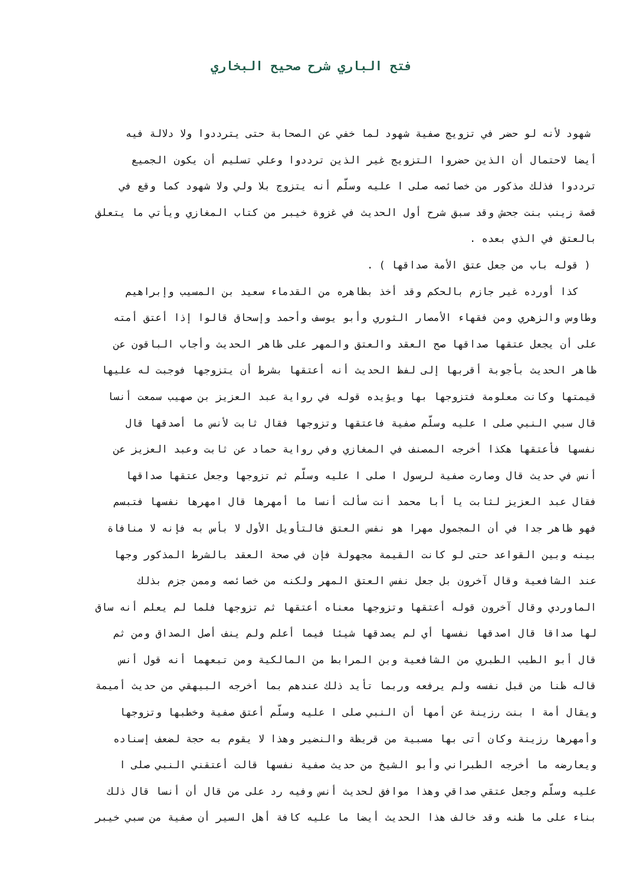فتح الباري شرح صحيح البخاري
شهود لأنه لو حضر في تزويج صفية شهود لما خفي عن الصحابة حتى يترددوا ولا دلالة فيه
أيضا لاحتمال أن الذين حضروا التزويج غير الذين ترددوا وعلي تسليم أن يكون الجميع
ترددوا فذلك مذكور من خصائصه صلى ا عليه وسلّم أنه يتزوج بلا ولي ولا شهود كما وقع في
قصة زينب بنت جحش وقد سبق شرح أول الحديث في غزوة خيبر من كتاب المغازي ويأتي ما يتعلق
بالعتق في الذي بعده .
( قوله باب من جعل عتق الأمة صداقها ) .
كذا أورده غير جازم بالحكم وقد أخذ بظاهره من القدماء سعيد بن المسيب وإبراهيم
وطاوس والزهري ومن فقهاء الأمصار الثوري وأبو يوسف وأحمد وإسحاق قالوا إذا أعتق أمته
على أن يجعل عتقها صداقها صح العقد والعتق والمهر على ظاهر الحديث وأجاب الباقون عن
ظاهر الحديث بأجوبة أقربها إلى لفظ الحديث أنه أعتقها بشرط أن يتزوجها فوجبت له عليها
قيمتها وكانت معلومة فتزوجها بها ويؤيده قوله في رواية عبد العزيز بن صهيب سمعت أنسا
قال سبي النبي صلى ا عليه وسلّم صفية فاعتقها وتزوجها فقال ثابت لأنس ما أصدقها قال
نفسها فأعتقها هكذا أخرجه المصنف في المغازي وفي رواية حماد عن ثابت وعبد العزيز عن
أنس في حديث قال وصارت صفية لرسول ا صلى ا عليه وسلّم ثم تزوجها وجعل عتقها صداقها
فقال عبد العزيز لثابت يا أبا محمد أنت سألت أنسا ما أمهرها قال امهرها نفسها فتبسم
فهو ظاهر جدا في أن المجمول مهرا هو نفس العتق فالتأويل الأول لا بأس به فإنه لا منافاة
بينه وبين القواعد حتى لو كانت القيمة مجهولة فإن في صحة العقد بالشرط المذكور وجها
عند الشافعية وقال آخرون بل جعل نفس العتق المهر ولكنه من خصائصه وممن جزم بذلك
الماوردي وقال آخرون قوله أعتقها وتزوجها معناه أعتقها ثم تزوجها فلما لم يعلم أنه ساق
لها صداقا قال اصدقها نفسها أي لم يصدقها شيئا فيما أعلم ولم ينف أصل الصداق ومن ثم
قال أبو الطيب الطبري من الشافعية وبن المرابط من المالكية ومن تبعهما أنه قول أنس
قاله ظنا من قبل نفسه ولم يرفعه وربما تأيد ذلك عندهم بما أخرجه البيهقي من حديث أميمة
ويقال أمة ا بنت رزينة عن أمها أن النبي صلى ا عليه وسلّم أعتق صفية وخطبها وتزوجها
وأمهرها رزينة وكان أتى بها مسبية من قريظة والنضير وهذا لا يقوم به حجة لضعف إسناده
ويعارضه ما أخرجه الطبراني وأبو الشيخ من حديث صفية نفسها قالت أعتقني النبي صلى ا
عليه وسلّم وجعل عتقي صداقي وهذا موافق لحديث أنس وفيه رد على من قال أن أنسا قال ذلك
بناء على ما ظنه وقد خالف هذا الحديث أيضا ما عليه كافة أهل السير أن صفية من سبي خيبر